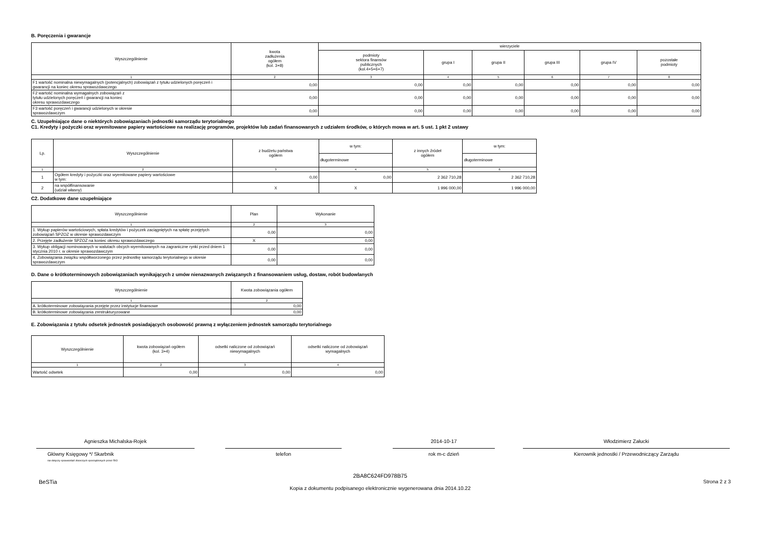B. Poręczenia i gwarancje
| Wyszczególnienie | kwota zadłużenia ogółem (kol. 3+8) | wierzyciele | | | | | |
| --- | --- | --- | --- | --- | --- | --- | --- |
| | | podmioty sektora finansów publicznych (kol.4+5+6+7) | grupa I | grupa II | grupa III | grupa IV | pozostałe podmioty |
| 1 | 2 | 3 | 4 | 5 | 6 | 7 | 8 |
| F1 wartość nominalna niewymagalnych (potencjalnych) zobowiązań z tytułu udzielonych poręczeń i gwarancji na koniec okresu sprawozdawczego | 0,00 | 0,00 | 0,00 | 0,00 | 0,00 | 0,00 | 0,00 |
| F2 wartość nominalna wymagalnych zobowiązań z tytułu udzielonych poręczeń i gwarancji na koniec okresu sprawozdawczego | 0,00 | 0,00 | 0,00 | 0,00 | 0,00 | 0,00 | 0,00 |
| F3 wartość poręczeń i gwarancji udzielonych w okresie sprawozdawczym | 0,00 | 0,00 | 0,00 | 0,00 | 0,00 | 0,00 | 0,00 |
C. Uzupełniające dane o niektórych zobowiązaniach jednostki samorządu terytorialnego
C1. Kredyty i pożyczki oraz wyemitowane papiery wartościowe na realizację programów, projektów lub zadań finansowanych z udziałem środków, o których mowa w art. 5 ust. 1 pkt 2 ustawy
| Lp. | Wyszczególnienie | z budżetu państwa ogółem | w tym: | z innych źródeł ogółem | w tym: |
| --- | --- | --- | --- | --- | --- |
| | | | długoterminowe | | długoterminowe |
| 1 | 2 | 3 | 4 | 5 | 6 |
| 1 | Ogółem kredyty i pożyczki oraz wyemitowane papiery wartościowe w tym: | 0,00 | 0,00 | 2 362 710,28 | 2 362 710,28 |
| 2 | na współfinansowanie (udział własny) | X | X | 1 996 000,00 | 1 996 000,00 |
C2. Dodatkowe dane uzupełniające
| Wyszczególnienie | Plan | Wykonanie |
| --- | --- | --- |
| 1 | 2 | 3 |
| 1. Wykup papierów wartościowych, spłata kredytów i pożyczek zaciągniętych na spłatę przejętych zobowiązań SPZOZ w okresie sprawozdawczym | 0,00 | 0,00 |
| 2. Przejęte zadłużenie SPZOZ na koniec okresu sprawozdawczego | X | 0,00 |
| 3. Wykup obligacji nominowanych w walutach obcych wyemitowanych na zagraniczne rynki przed dniem 1 stycznia 2010 r. w okresie sprawozdawczym | 0,00 | 0,00 |
| 4. Zobowiązania związku współtworzonego przez jednostkę samorządu terytorialnego w okresie sprawozdawczym | 0,00 | 0,00 |
D. Dane o krótkoterminowych zobowiązaniach wynikających z umów nienazwanych związanych z finansowaniem usług, dostaw, robót budowlanych
| Wyszczególnienie | Kwota zobowiązania ogółem |
| --- | --- |
| 1 | 2 |
| A. krótkoterminowe zobowiązania przejęte przez instytucje finansowe | 0,00 |
| B. krótkoterminowe zobowiązania zrestrukturyzowane | 0,00 |
E. Zobowiązania z tytułu odsetek jednostek posiadających osobowość prawną z wyłączeniem jednostek samorządu terytorialnego
| Wyszczególnienie | kwota zobowiązań ogółem (kol. 3+4) | odsetki naliczone od zobowiązań niewymagalnych | odsetki naliczone od zobowiązań wymagalnych |
| --- | --- | --- | --- |
| 1 | 2 | 3 | 4 |
| Wartość odsetek | 0,00 | 0,00 | 0,00 |
Agnieszka Michalska-Rojek
Główny Księgowy */ Skarbnik
nie dotyczy sprawozdań zbiorczych sporządzonych przez RIO
telefon
2014-10-17
rok m-c dzień
Włodzimierz Załucki
Kierownik jednostki / Przewodniczący Zarządu
BeSTia
2BA8C624FD978B75
Kopia z dokumentu podpisanego elektronicznie wygenerowana dnia 2014.10.22
Strona 2 z 3